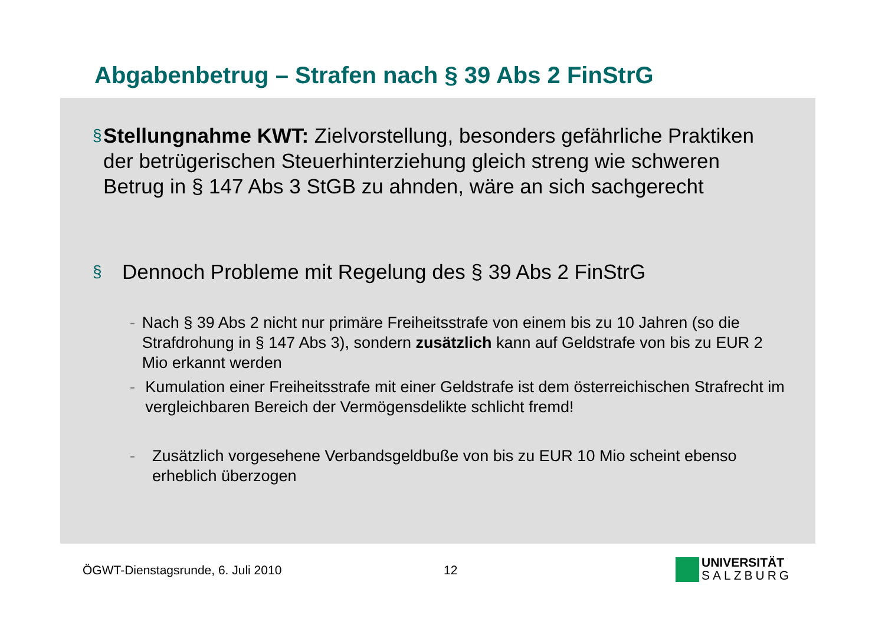Abgabenbetrug – Strafen nach § 39 Abs 2 FinStrG
§
Stellungnahme KWT: Zielvorstellung, besonders gefährliche Praktiken der betrügerischen Steuerhinterziehung gleich streng wie schweren Betrug in § 147 Abs 3 StGB zu ahnden, wäre an sich sachgerecht
§
Dennoch Probleme mit Regelung des § 39 Abs 2 FinStrG
- Nach § 39 Abs 2 nicht nur primäre Freiheitsstrafe von einem bis zu 10 Jahren (so die Strafdrohung in § 147 Abs 3), sondern zusätzlich kann auf Geldstrafe von bis zu EUR 2 Mio erkannt werden
- Kumulation einer Freiheitsstrafe mit einer Geldstrafe ist dem österreichischen Strafrecht im vergleichbaren Bereich der Vermögensdelikte schlicht fremd!
- Zusätzlich vorgesehene Verbandsgeldbuße von bis zu EUR 10 Mio scheint ebenso erheblich überzogen
ÖGWT-Dienstagsrunde, 6. Juli 2010
12
UNIVERSITÄT
SALZBURG